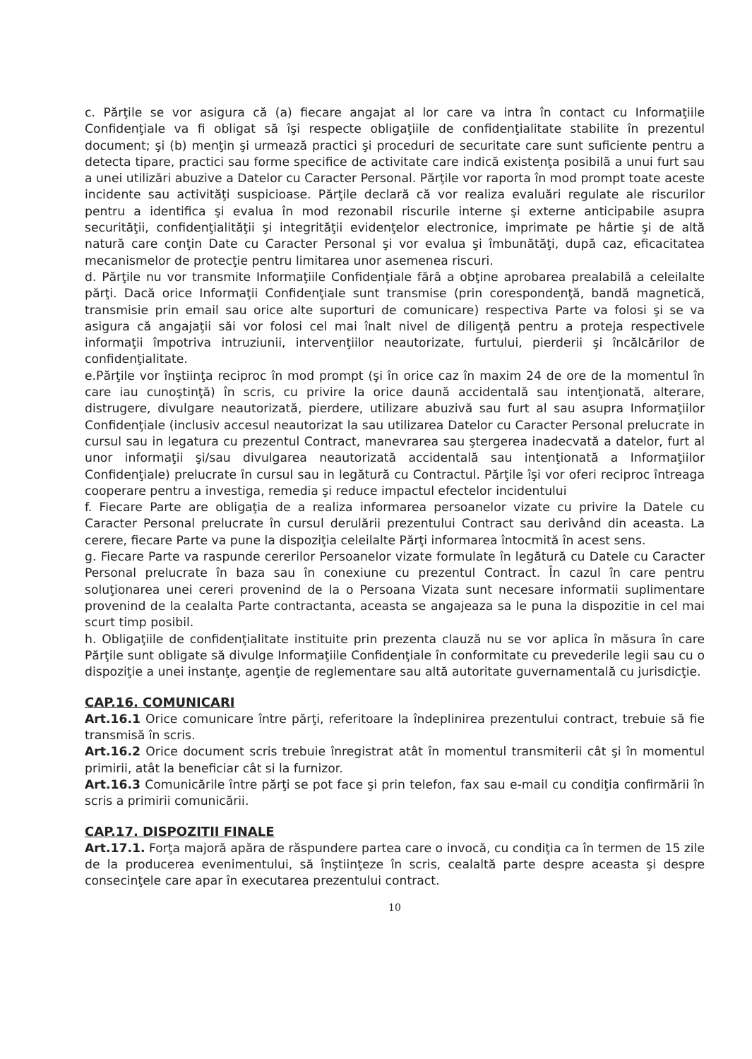c. Părţile se vor asigura că (a) fiecare angajat al lor care va intra în contact cu Informaţiile Confidenţiale va fi obligat să îşi respecte obligaţiile de confidenţialitate stabilite în prezentul document; şi (b) menţin şi urmează practici şi proceduri de securitate care sunt suficiente pentru a detecta tipare, practici sau forme specifice de activitate care indică existenţa posibilă a unui furt sau a unei utilizări abuzive a Datelor cu Caracter Personal. Părţile vor raporta în mod prompt toate aceste incidente sau activităţi suspicioase. Părţile declară că vor realiza evaluări regulate ale riscurilor pentru a identifica şi evalua în mod rezonabil riscurile interne şi externe anticipabile asupra securităţii, confidenţialităţii şi integrităţii evidenţelor electronice, imprimate pe hârtie şi de altă natură care conţin Date cu Caracter Personal şi vor evalua şi îmbunătăţi, după caz, eficacitatea mecanismelor de protecţie pentru limitarea unor asemenea riscuri.
d. Părţile nu vor transmite Informaţiile Confidenţiale fără a obţine aprobarea prealabilă a celeilalte părţi. Dacă orice Informaţii Confidenţiale sunt transmise (prin corespondenţă, bandă magnetică, transmisie prin email sau orice alte suporturi de comunicare) respectiva Parte va folosi şi se va asigura că angajaţii săi vor folosi cel mai înalt nivel de diligenţă pentru a proteja respectivele informaţii împotriva intruziunii, intervenţiilor neautorizate, furtului, pierderii şi încălcărilor de confidenţialitate.
e.Părţile vor înştiinţa reciproc în mod prompt (şi în orice caz în maxim 24 de ore de la momentul în care iau cunoştinţă) în scris, cu privire la orice daună accidentală sau intenţionată, alterare, distrugere, divulgare neautorizată, pierdere, utilizare abuzivă sau furt al sau asupra Informaţiilor Confidenţiale (inclusiv accesul neautorizat la sau utilizarea Datelor cu Caracter Personal prelucrate in cursul sau in legatura cu prezentul Contract, manevrarea sau ştergerea inadecvată a datelor, furt al unor informaţii şi/sau divulgarea neautorizată accidentală sau intenţionată a Informaţiilor Confidenţiale) prelucrate în cursul sau in legătură cu Contractul. Părţile îşi vor oferi reciproc întreaga cooperare pentru a investiga, remedia şi reduce impactul efectelor incidentului
f. Fiecare Parte are obligaţia de a realiza informarea persoanelor vizate cu privire la Datele cu Caracter Personal prelucrate în cursul derulării prezentului Contract sau derivând din aceasta. La cerere, fiecare Parte va pune la dispoziţia celeilalte Părţi informarea întocmită în acest sens.
g. Fiecare Parte va raspunde cererilor Persoanelor vizate formulate în legătură cu Datele cu Caracter Personal prelucrate în baza sau în conexiune cu prezentul Contract. În cazul în care pentru soluţionarea unei cereri provenind de la o Persoana Vizata sunt necesare informatii suplimentare provenind de la cealalta Parte contractanta, aceasta se angajeaza sa le puna la dispozitie in cel mai scurt timp posibil.
h. Obligaţiile de confidenţialitate instituite prin prezenta clauză nu se vor aplica în măsura în care Părţile sunt obligate să divulge Informaţiile Confidenţiale în conformitate cu prevederile legii sau cu o dispoziţie a unei instanţe, agenţie de reglementare sau altă autoritate guvernamentală cu jurisdicţie.
CAP.16. COMUNICARI
Art.16.1 Orice comunicare între părţi, referitoare la îndeplinirea prezentului contract, trebuie să fie transmisă în scris.
Art.16.2 Orice document scris trebuie înregistrat atât în momentul transmiterii cât şi în momentul primirii, atât la beneficiar cât si la furnizor.
Art.16.3 Comunicările între părţi se pot face şi prin telefon, fax sau e-mail cu condiţia confirmării în scris a primirii comunicării.
CAP.17. DISPOZITII FINALE
Art.17.1. Forţa majoră apăra de răspundere partea care o invocă, cu condiţia ca în termen de 15 zile de la producerea evenimentului, să înştiinţeze în scris, cealaltă parte despre aceasta şi despre consecinţele care apar în executarea prezentului contract.
10